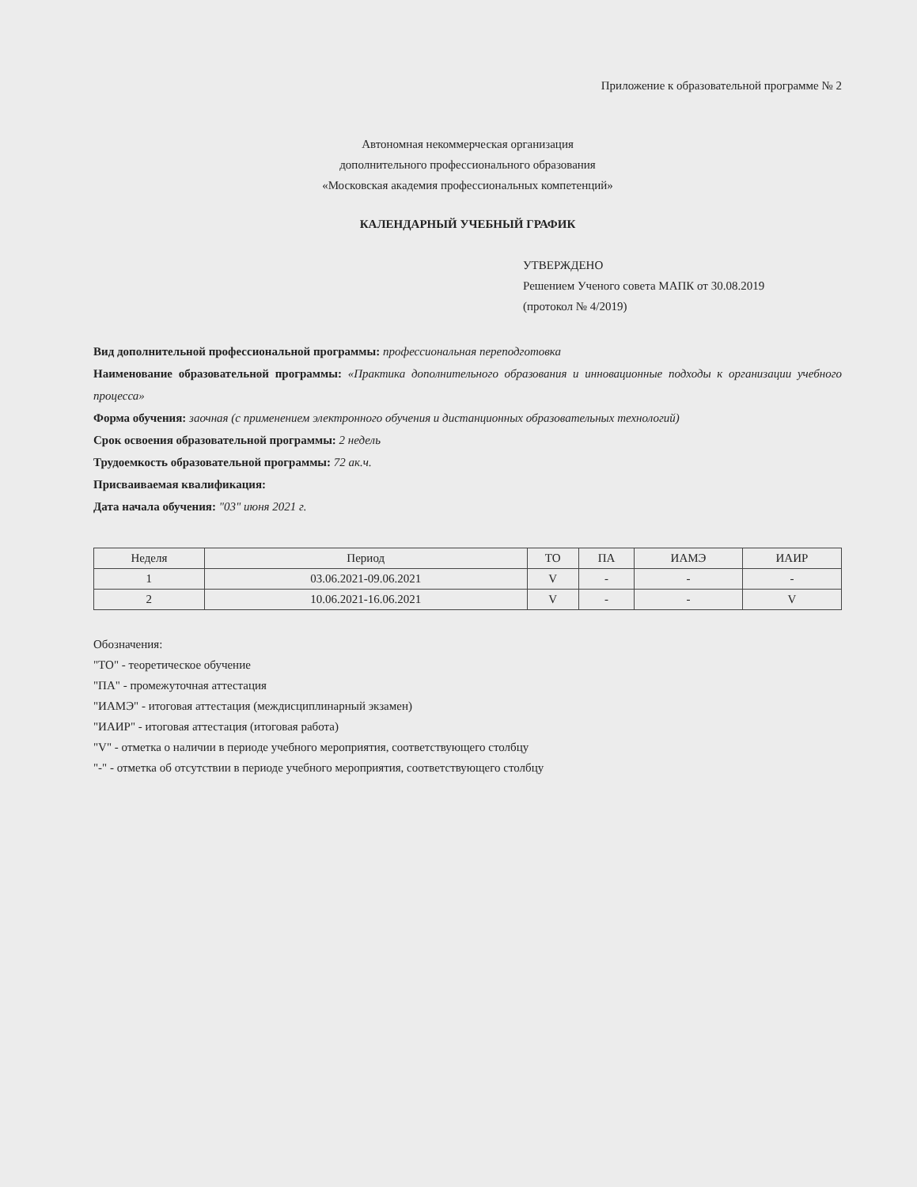Приложение к образовательной программе № 2
Автономная некоммерческая организация
дополнительного профессионального образования
«Московская академия профессиональных компетенций»
КАЛЕНДАРНЫЙ УЧЕБНЫЙ ГРАФИК
УТВЕРЖДЕНО
Решением Ученого совета МАПК от 30.08.2019
(протокол № 4/2019)
Вид дополнительной профессиональной программы: профессиональная переподготовка
Наименование образовательной программы: «Практика дополнительного образования и инновационные подходы к организации учебного процесса»
Форма обучения: заочная (с применением электронного обучения и дистанционных образовательных технологий)
Срок освоения образовательной программы: 2 недель
Трудоемкость образовательной программы: 72 ак.ч.
Присваиваемая квалификация:
Дата начала обучения: "03" июня 2021 г.
| Неделя | Период | ТО | ПА | ИАМЭ | ИАИР |
| --- | --- | --- | --- | --- | --- |
| 1 | 03.06.2021-09.06.2021 | V | - | - | - |
| 2 | 10.06.2021-16.06.2021 | V | - | - | V |
Обозначения:
"ТО" - теоретическое обучение
"ПА" - промежуточная аттестация
"ИАМЭ" - итоговая аттестация (междисциплинарный экзамен)
"ИАИР" - итоговая аттестация (итоговая работа)
"V" - отметка о наличии в периоде учебного мероприятия, соответствующего столбцу
"-" - отметка об отсутствии в периоде учебного мероприятия, соответствующего столбцу